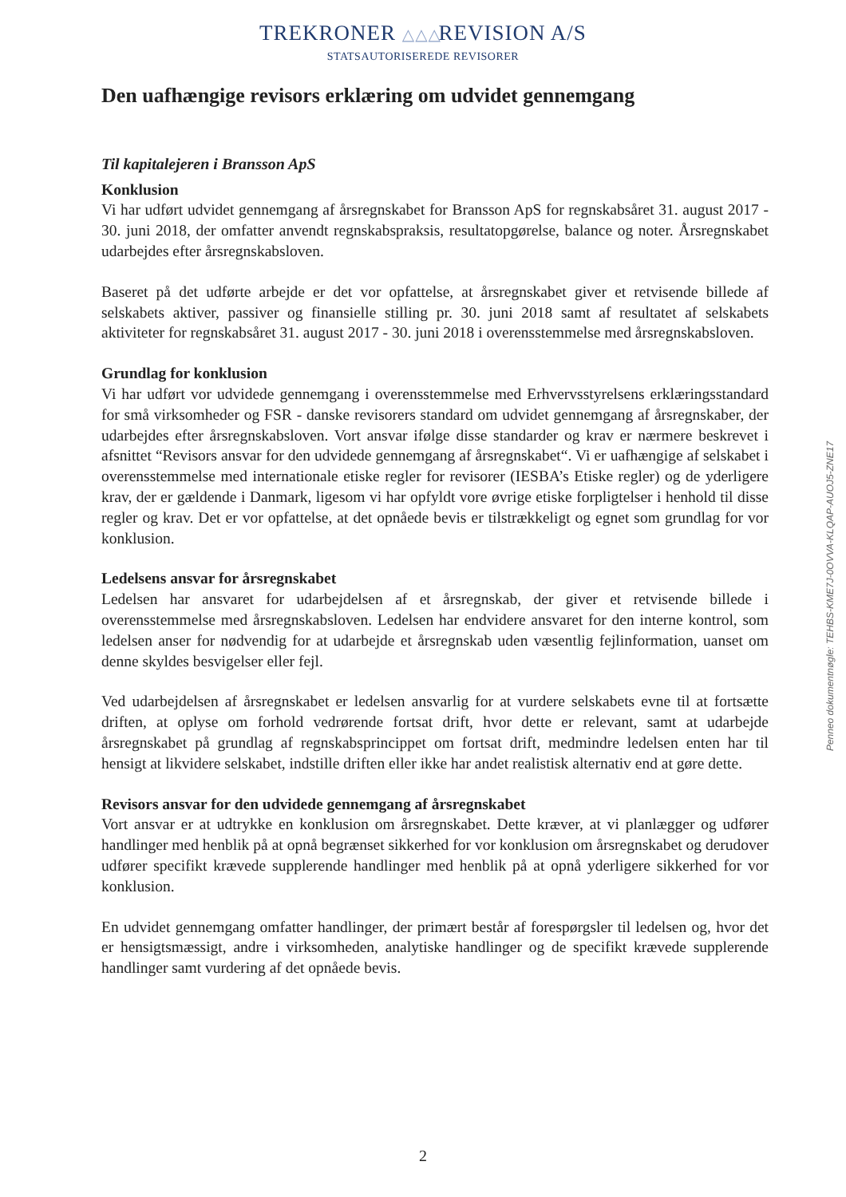TREKRONER △△△ REVISION A/S
STATSAUTORISEREDE REVISORER
Den uafhængige revisors erklæring om udvidet gennemgang
Til kapitalejeren i Bransson ApS
Konklusion
Vi har udført udvidet gennemgang af årsregnskabet for Bransson ApS for regnskabsåret 31. august 2017 - 30. juni 2018, der omfatter anvendt regnskabspraksis, resultatopgørelse, balance og noter. Årsregnskabet udarbejdes efter årsregnskabsloven.
Baseret på det udførte arbejde er det vor opfattelse, at årsregnskabet giver et retvisende billede af selskabets aktiver, passiver og finansielle stilling pr. 30. juni 2018 samt af resultatet af selskabets aktiviteter for regnskabsåret 31. august 2017 - 30. juni 2018 i overensstemmelse med årsregnskabsloven.
Grundlag for konklusion
Vi har udført vor udvidede gennemgang i overensstemmelse med Erhvervsstyrelsens erklæringsstandard for små virksomheder og FSR - danske revisorers standard om udvidet gennemgang af årsregnskaber, der udarbejdes efter årsregnskabsloven. Vort ansvar ifølge disse standarder og krav er nærmere beskrevet i afsnittet “Revisors ansvar for den udvidede gennemgang af årsregnskabet“. Vi er uafhængige af selskabet i overensstemmelse med internationale etiske regler for revisorer (IESBA’s Etiske regler) og de yderligere krav, der er gældende i Danmark, ligesom vi har opfyldt vore øvrige etiske forpligtelser i henhold til disse regler og krav. Det er vor opfattelse, at det opnåede bevis er tilstrækkeligt og egnet som grundlag for vor konklusion.
Ledelsens ansvar for årsregnskabet
Ledelsen har ansvaret for udarbejdelsen af et årsregnskab, der giver et retvisende billede i overensstemmelse med årsregnskabsloven. Ledelsen har endvidere ansvaret for den interne kontrol, som ledelsen anser for nødvendig for at udarbejde et årsregnskab uden væsentlig fejlinformation, uanset om denne skyldes besvigelser eller fejl.
Ved udarbejdelsen af årsregnskabet er ledelsen ansvarlig for at vurdere selskabets evne til at fortsætte driften, at oplyse om forhold vedrørende fortsat drift, hvor dette er relevant, samt at udarbejde årsregnskabet på grundlag af regnskabsprincippet om fortsat drift, medmindre ledelsen enten har til hensigt at likvidere selskabet, indstille driften eller ikke har andet realistisk alternativ end at gøre dette.
Revisors ansvar for den udvidede gennemgang af årsregnskabet
Vort ansvar er at udtrykke en konklusion om årsregnskabet. Dette kræver, at vi planlægger og udfører handlinger med henblik på at opnå begrænset sikkerhed for vor konklusion om årsregnskabet og derudover udfører specifikt krævede supplerende handlinger med henblik på at opnå yderligere sikkerhed for vor konklusion.
En udvidet gennemgang omfatter handlinger, der primært består af forespørgsler til ledelsen og, hvor det er hensigtsmæssigt, andre i virksomheden, analytiske handlinger og de specifikt krævede supplerende handlinger samt vurdering af det opnåede bevis.
Penneo dokumentnøgle: TEHBS-KME7J-0OVVA-KLQAP-AUOJ5-ZNE17
2